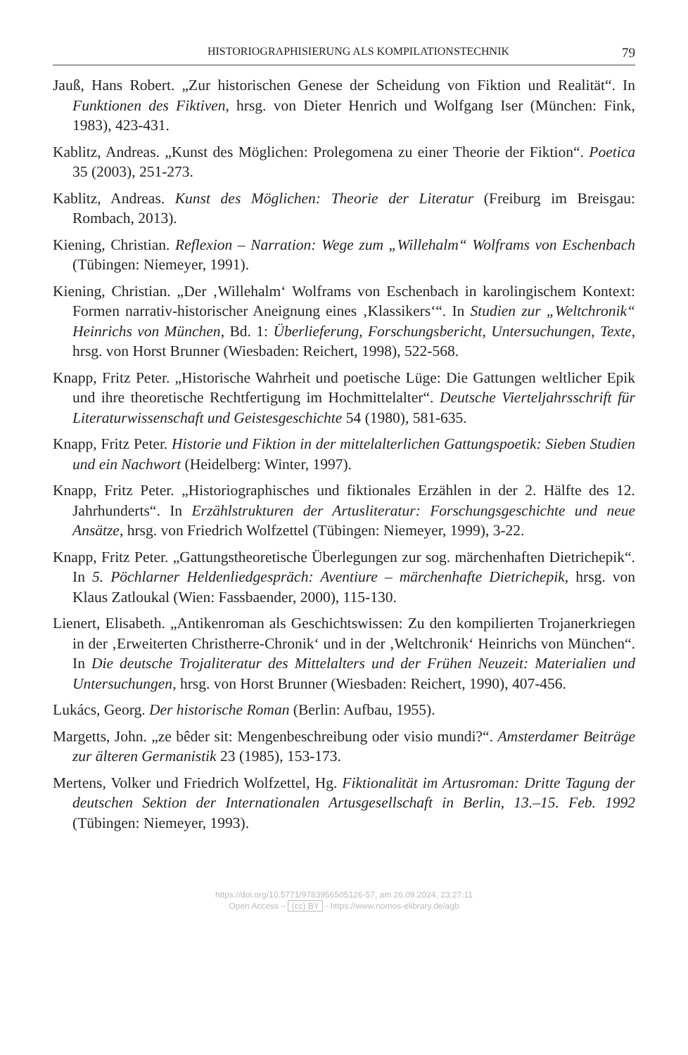HISTORIOGRAPHISIERUNG ALS KOMPILATIONSTECHNIK 79
Jauß, Hans Robert. „Zur historischen Genese der Scheidung von Fiktion und Realität“. In Funktionen des Fiktiven, hrsg. von Dieter Henrich und Wolfgang Iser (München: Fink, 1983), 423-431.
Kablitz, Andreas. „Kunst des Möglichen: Prolegomena zu einer Theorie der Fiktion“. Poetica 35 (2003), 251-273.
Kablitz, Andreas. Kunst des Möglichen: Theorie der Literatur (Freiburg im Breisgau: Rombach, 2013).
Kiening, Christian. Reflexion – Narration: Wege zum „Willehalm“ Wolframs von Eschenbach (Tübingen: Niemeyer, 1991).
Kiening, Christian. „Der ‚Willehalm‘ Wolframs von Eschenbach in karolingischem Kontext: Formen narrativ-historischer Aneignung eines ‚Klassikers‘“. In Studien zur „Weltchronik“ Heinrichs von München, Bd. 1: Überlieferung, Forschungsbericht, Untersuchungen, Texte, hrsg. von Horst Brunner (Wiesbaden: Reichert, 1998), 522-568.
Knapp, Fritz Peter. „Historische Wahrheit und poetische Lüge: Die Gattungen weltlicher Epik und ihre theoretische Rechtfertigung im Hochmittelalter“. Deutsche Vierteljahrsschrift für Literaturwissenschaft und Geistesgeschichte 54 (1980), 581-635.
Knapp, Fritz Peter. Historie und Fiktion in der mittelalterlichen Gattungspoetik: Sieben Studien und ein Nachwort (Heidelberg: Winter, 1997).
Knapp, Fritz Peter. „Historiographisches und fiktionales Erzählen in der 2. Hälfte des 12. Jahrhunderts“. In Erzählstrukturen der Artusliteratur: Forschungsgeschichte und neue Ansätze, hrsg. von Friedrich Wolfzettel (Tübingen: Niemeyer, 1999), 3-22.
Knapp, Fritz Peter. „Gattungstheoretische Überlegungen zur sog. märchenhaften Dietrichepik“. In 5. Pöchlarner Heldenliedgespräch: Aventiure – märchenhafte Dietrichepik, hrsg. von Klaus Zatloukal (Wien: Fassbaender, 2000), 115-130.
Lienert, Elisabeth. „Antikenroman als Geschichtswissen: Zu den kompilierten Trojanerkriegen in der ‚Erweiterten Christherre-Chronik‘ und in der ‚Weltchronik‘ Heinrichs von München“. In Die deutsche Trojaliteratur des Mittelalters und der Frühen Neuzeit: Materialien und Untersuchungen, hrsg. von Horst Brunner (Wiesbaden: Reichert, 1990), 407-456.
Lukács, Georg. Der historische Roman (Berlin: Aufbau, 1955).
Margetts, John. „ze bêder sit: Mengenbeschreibung oder visio mundi?“. Amsterdamer Beiträge zur älteren Germanistik 23 (1985), 153-173.
Mertens, Volker und Friedrich Wolfzettel, Hg. Fiktionalität im Artusroman: Dritte Tagung der deutschen Sektion der Internationalen Artusgesellschaft in Berlin, 13.–15. Feb. 1992 (Tübingen: Niemeyer, 1993).
https://doi.org/10.5771/9783956505126-57, am 26.09.2024, 23:27:11
Open Access – (cc) BY - https://www.nomos-elibrary.de/agb